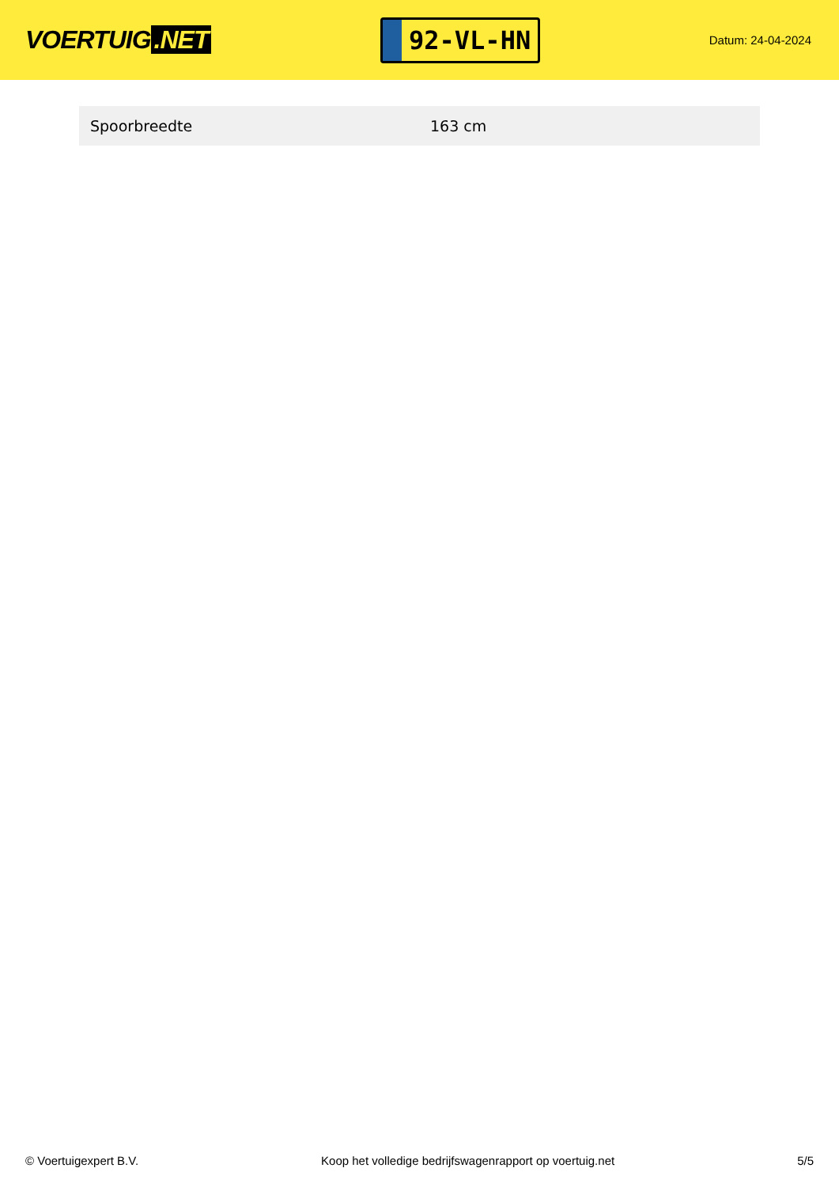VOERTUIG.NET
92-VL-HN
Datum: 24-04-2024
| Spoorbreedte | 163 cm |
© Voertuigexpert B.V. Koop het volledige bedrijfswagenrapport op voertuig.net 5/5